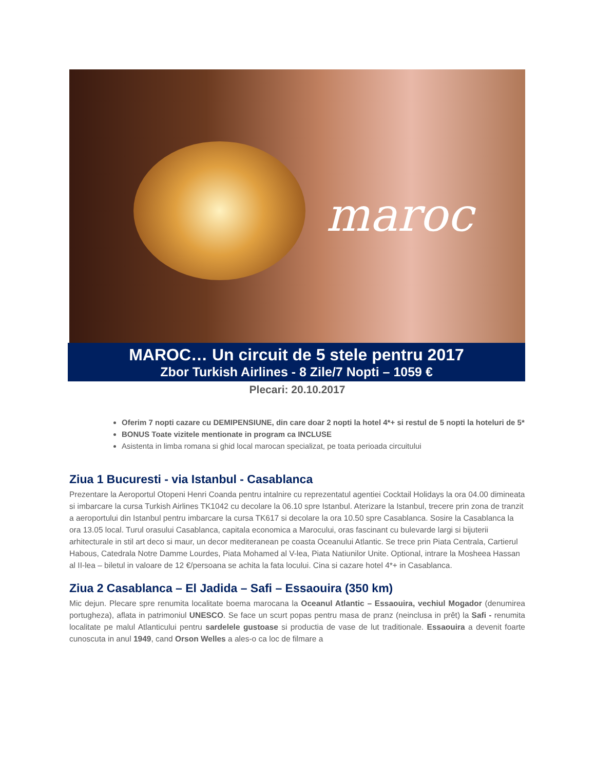maroc
MAROC… Un circuit de 5 stele pentru 2017
Zbor Turkish Airlines - 8 Zile/7 Nopti – 1059 €
Plecari: 20.10.2017
Oferim 7 nopti cazare cu DEMIPENSIUNE, din care doar 2 nopti la hotel 4*+ si restul de 5 nopti la hoteluri de 5*
BONUS Toate vizitele mentionate in program ca INCLUSE
Asistenta in limba romana si ghid local marocan specializat, pe toata perioada circuitului
Ziua 1 Bucuresti - via Istanbul - Casablanca
Prezentare la Aeroportul Otopeni Henri Coanda pentru intalnire cu reprezentatul agentiei Cocktail Holidays la ora 04.00 dimineata si imbarcare la cursa Turkish Airlines TK1042 cu decolare la 06.10 spre Istanbul. Aterizare la Istanbul, trecere prin zona de tranzit a aeroportului din Istanbul pentru imbarcare la cursa TK617 si decolare la ora 10.50 spre Casablanca. Sosire la Casablanca la ora 13.05 local. Turul orasului Casablanca, capitala economica a Marocului, oras fascinant cu bulevarde largi si bijuterii arhitecturale in stil art deco si maur, un decor mediteranean pe coasta Oceanului Atlantic. Se trece prin Piata Centrala, Cartierul Habous, Catedrala Notre Damme Lourdes, Piata Mohamed al V-lea, Piata Natiunilor Unite. Optional, intrare la Mosheea Hassan al II-lea – biletul in valoare de 12 €/persoana se achita la fata locului. Cina si cazare hotel 4*+ in Casablanca.
Ziua 2 Casablanca – El Jadida – Safi – Essaouira (350 km)
Mic dejun. Plecare spre renumita localitate boema marocana la Oceanul Atlantic – Essaouira, vechiul Mogador (denumirea portugheza), aflata in patrimoniul UNESCO. Se face un scurt popas pentru masa de pranz (neinclusa in prêt) la Safi - renumita localitate pe malul Atlanticului pentru sardelele gustoase si productia de vase de lut traditionale. Essaouira a devenit foarte cunoscuta in anul 1949, cand Orson Welles a ales-o ca loc de filmare a